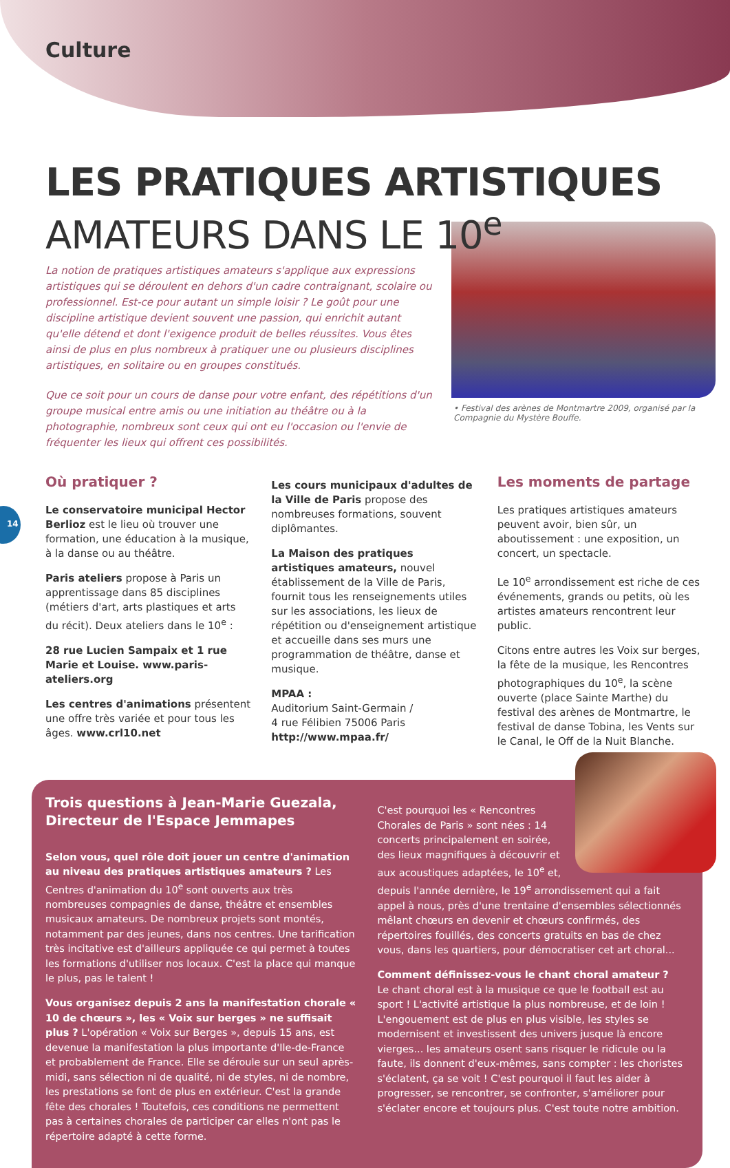Culture
LES PRATIQUES ARTISTIQUES
AMATEURS DANS LE 10<sup>e</sup>
La notion de pratiques artistiques amateurs s'applique aux expressions artistiques qui se déroulent en dehors d'un cadre contraignant, scolaire ou professionnel. Est-ce pour autant un simple loisir ? Le goût pour une discipline artistique devient souvent une passion, qui enrichit autant qu'elle détend et dont l'exigence produit de belles réussites. Vous êtes ainsi de plus en plus nombreux à pratiquer une ou plusieurs disciplines artistiques, en solitaire ou en groupes constitués.
Que ce soit pour un cours de danse pour votre enfant, des répétitions d'un groupe musical entre amis ou une initiation au théâtre ou à la photographie, nombreux sont ceux qui ont eu l'occasion ou l'envie de fréquenter les lieux qui offrent ces possibilités.
• Festival des arènes de Montmartre 2009, organisé par la Compagnie du Mystère Bouffe.
14
Où pratiquer ?
Le conservatoire municipal Hector Berlioz est le lieu où trouver une formation, une éducation à la musique, à la danse ou au théâtre.
Paris ateliers propose à Paris un apprentissage dans 85 disciplines (métiers d'art, arts plastiques et arts du récit). Deux ateliers dans le 10<sup>e</sup> :
28 rue Lucien Sampaix et 1 rue Marie et Louise. www.paris-ateliers.org
Les centres d'animations présentent une offre très variée et pour tous les âges. www.crl10.net
Les cours municipaux d'adultes de la Ville de Paris propose des nombreuses formations, souvent diplômantes.
La Maison des pratiques artistiques amateurs, nouvel établissement de la Ville de Paris, fournit tous les renseignements utiles sur les associations, les lieux de répétition ou d'enseignement artistique et accueille dans ses murs une programmation de théâtre, danse et musique.
MPAA :
Auditorium Saint-Germain /
4 rue Félibien 75006 Paris
http://www.mpaa.fr/
Les moments de partage
Les pratiques artistiques amateurs peuvent avoir, bien sûr, un aboutissement : une exposition, un concert, un spectacle.
Le 10<sup>e</sup> arrondissement est riche de ces événements, grands ou petits, où les artistes amateurs rencontrent leur public.
Citons entre autres les Voix sur berges, la fête de la musique, les Rencontres photographiques du 10<sup>e</sup>, la scène ouverte (place Sainte Marthe) du festival des arènes de Montmartre, le festival de danse Tobina, les Vents sur le Canal, le Off de la Nuit Blanche.
Trois questions à Jean-Marie Guezala, Directeur de l'Espace Jemmapes
Selon vous, quel rôle doit jouer un centre d'animation au niveau des pratiques artistiques amateurs ? Les Centres d'animation du 10<sup>e</sup> sont ouverts aux très nombreuses compagnies de danse, théâtre et ensembles musicaux amateurs. De nombreux projets sont montés, notamment par des jeunes, dans nos centres. Une tarification très incitative est d'ailleurs appliquée ce qui permet à toutes les formations d'utiliser nos locaux. C'est la place qui manque le plus, pas le talent !
Vous organisez depuis 2 ans la manifestation chorale « 10 de chœurs », les « Voix sur berges » ne suffisait plus ? L'opération « Voix sur Berges », depuis 15 ans, est devenue la manifestation la plus importante d'Ile-de-France et probablement de France. Elle se déroule sur un seul après-midi, sans sélection ni de qualité, ni de styles, ni de nombre, les prestations se font de plus en extérieur. C'est la grande fête des chorales ! Toutefois, ces conditions ne permettent pas à certaines chorales de participer car elles n'ont pas le répertoire adapté à cette forme.
C'est pourquoi les « Rencontres Chorales de Paris » sont nées : 14 concerts principalement en soirée, des lieux magnifiques à découvrir et aux acoustiques adaptées, le 10<sup>e</sup> et, depuis l'année dernière, le 19<sup>e</sup> arrondissement qui a fait appel à nous, près d'une trentaine d'ensembles sélectionnés mêlant chœurs en devenir et chœurs confirmés, des répertoires fouillés, des concerts gratuits en bas de chez vous, dans les quartiers, pour démocratiser cet art choral...
Comment définissez-vous le chant choral amateur ?
Le chant choral est à la musique ce que le football est au sport ! L'activité artistique la plus nombreuse, et de loin ! L'engouement est de plus en plus visible, les styles se modernisent et investissent des univers jusque là encore vierges... les amateurs osent sans risquer le ridicule ou la faute, ils donnent d'eux-mêmes, sans compter : les choristes s'éclatent, ça se voit ! C'est pourquoi il faut les aider à progresser, se rencontrer, se confronter, s'améliorer pour s'éclater encore et toujours plus. C'est toute notre ambition.